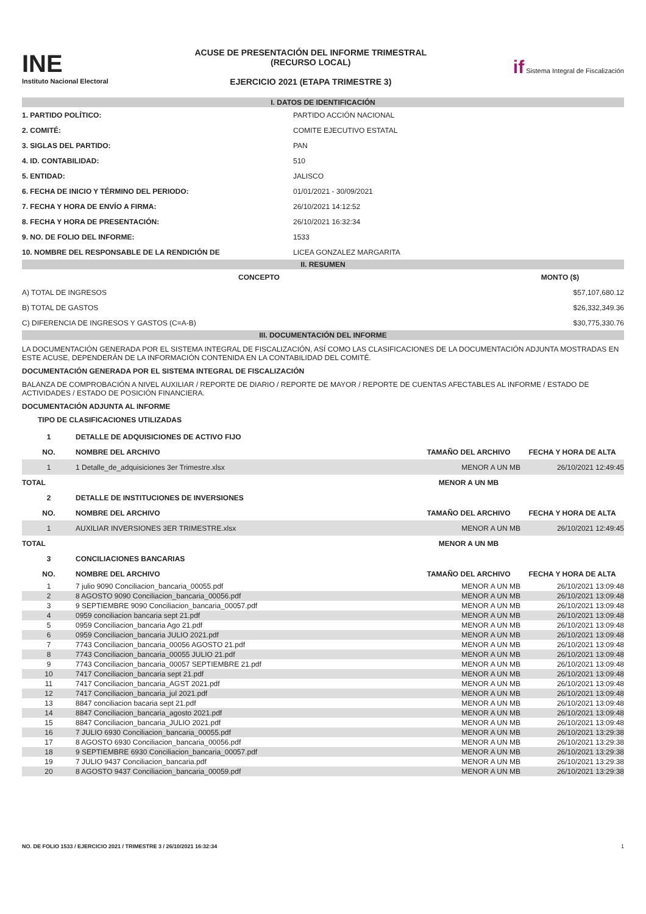INE
Instituto Nacional Electoral
ACUSE DE PRESENTACIÓN DEL INFORME TRIMESTRAL
(RECURSO LOCAL)
EJERCICIO 2021 (ETAPA TRIMESTRE 3)
if Sistema Integral de Fiscalización
I. DATOS DE IDENTIFICACIÓN
| 1. PARTIDO POLÍTICO: | PARTIDO ACCIÓN NACIONAL |
| 2. COMITÉ: | COMITE EJECUTIVO ESTATAL |
| 3. SIGLAS DEL PARTIDO: | PAN |
| 4. ID. CONTABILIDAD: | 510 |
| 5. ENTIDAD: | JALISCO |
| 6. FECHA DE INICIO Y TÉRMINO DEL PERIODO: | 01/01/2021 - 30/09/2021 |
| 7. FECHA Y HORA DE ENVÍO A FIRMA: | 26/10/2021 14:12:52 |
| 8. FECHA Y HORA DE PRESENTACIÓN: | 26/10/2021 16:32:34 |
| 9. NO. DE FOLIO DEL INFORME: | 1533 |
| 10. NOMBRE DEL RESPONSABLE DE LA RENDICIÓN DE | LICEA GONZALEZ MARGARITA |
II. RESUMEN
| CONCEPTO | MONTO ($) |
| --- | --- |
| A) TOTAL DE INGRESOS | $57,107,680.12 |
| B) TOTAL DE GASTOS | $26,332,349.36 |
| C) DIFERENCIA DE INGRESOS Y GASTOS (C=A-B) | $30,775,330.76 |
III. DOCUMENTACIÓN DEL INFORME
LA DOCUMENTACIÓN GENERADA POR EL SISTEMA INTEGRAL DE FISCALIZACIÓN, ASÍ COMO LAS CLASIFICACIONES DE LA DOCUMENTACIÓN ADJUNTA MOSTRADAS EN ESTE ACUSE, DEPENDERÁN DE LA INFORMACIÓN CONTENIDA EN LA CONTABILIDAD DEL COMITÉ.
DOCUMENTACIÓN GENERADA POR EL SISTEMA INTEGRAL DE FISCALIZACIÓN
BALANZA DE COMPROBACIÓN A NIVEL AUXILIAR / REPORTE DE DIARIO / REPORTE DE MAYOR / REPORTE DE CUENTAS AFECTABLES AL INFORME / ESTADO DE ACTIVIDADES / ESTADO DE POSICIÓN FINANCIERA.
DOCUMENTACIÓN ADJUNTA AL INFORME
TIPO DE CLASIFICACIONES UTILIZADAS
| 1 | DETALLE DE ADQUISICIONES DE ACTIVO FIJO | | |
| NO. | NOMBRE DEL ARCHIVO | TAMAÑO DEL ARCHIVO | FECHA Y HORA DE ALTA |
| 1 | 1 Detalle_de_adquisiciones 3er Trimestre.xlsx | MENOR A UN MB | 26/10/2021 12:49:45 |
| TOTAL | | MENOR A UN MB | |
| 2 | DETALLE DE INSTITUCIONES DE INVERSIONES | | |
| NO. | NOMBRE DEL ARCHIVO | TAMAÑO DEL ARCHIVO | FECHA Y HORA DE ALTA |
| 1 | AUXILIAR INVERSIONES 3ER TRIMESTRE.xlsx | MENOR A UN MB | 26/10/2021 12:49:45 |
| TOTAL | | MENOR A UN MB | |
| 3 | CONCILIACIONES BANCARIAS | | |
| NO. | NOMBRE DEL ARCHIVO | TAMAÑO DEL ARCHIVO | FECHA Y HORA DE ALTA |
| 1 | 7 julio 9090 Conciliacion_bancaria_00055.pdf | MENOR A UN MB | 26/10/2021 13:09:48 |
| 2 | 8 AGOSTO 9090 Conciliacion_bancaria_00056.pdf | MENOR A UN MB | 26/10/2021 13:09:48 |
| 3 | 9 SEPTIEMBRE 9090 Conciliacion_bancaria_00057.pdf | MENOR A UN MB | 26/10/2021 13:09:48 |
| 4 | 0959 conciliacion bancaria sept 21.pdf | MENOR A UN MB | 26/10/2021 13:09:48 |
| 5 | 0959 Conciliacion_bancaria Ago 21.pdf | MENOR A UN MB | 26/10/2021 13:09:48 |
| 6 | 0959 Conciliacion_bancaria JULIO 2021.pdf | MENOR A UN MB | 26/10/2021 13:09:48 |
| 7 | 7743 Conciliacion_bancaria_00056 AGOSTO 21.pdf | MENOR A UN MB | 26/10/2021 13:09:48 |
| 8 | 7743 Conciliacion_bancaria_00055 JULIO 21.pdf | MENOR A UN MB | 26/10/2021 13:09:48 |
| 9 | 7743 Conciliacion_bancaria_00057 SEPTIEMBRE 21.pdf | MENOR A UN MB | 26/10/2021 13:09:48 |
| 10 | 7417 Conciliacion_bancaria sept 21.pdf | MENOR A UN MB | 26/10/2021 13:09:48 |
| 11 | 7417 Conciliacion_bancaria_AGST 2021.pdf | MENOR A UN MB | 26/10/2021 13:09:48 |
| 12 | 7417 Conciliacion_bancaria_jul 2021.pdf | MENOR A UN MB | 26/10/2021 13:09:48 |
| 13 | 8847 conciliacion bacaria sept 21.pdf | MENOR A UN MB | 26/10/2021 13:09:48 |
| 14 | 8847 Conciliacion_bancaria_agosto 2021.pdf | MENOR A UN MB | 26/10/2021 13:09:48 |
| 15 | 8847 Conciliacion_bancaria_JULIO 2021.pdf | MENOR A UN MB | 26/10/2021 13:09:48 |
| 16 | 7 JULIO 6930 Conciliacion_bancaria_00055.pdf | MENOR A UN MB | 26/10/2021 13:29:38 |
| 17 | 8 AGOSTO 6930 Conciliacion_bancaria_00056.pdf | MENOR A UN MB | 26/10/2021 13:29:38 |
| 18 | 9 SEPTIEMBRE 6930 Conciliacion_bancaria_00057.pdf | MENOR A UN MB | 26/10/2021 13:29:38 |
| 19 | 7 JULIO 9437 Conciliacion_bancaria.pdf | MENOR A UN MB | 26/10/2021 13:29:38 |
| 20 | 8 AGOSTO 9437 Conciliacion_bancaria_00059.pdf | MENOR A UN MB | 26/10/2021 13:29:38 |
NO. DE FOLIO 1533 / EJERCICIO 2021 / TRIMESTRE 3 / 26/10/2021 16:32:34 1